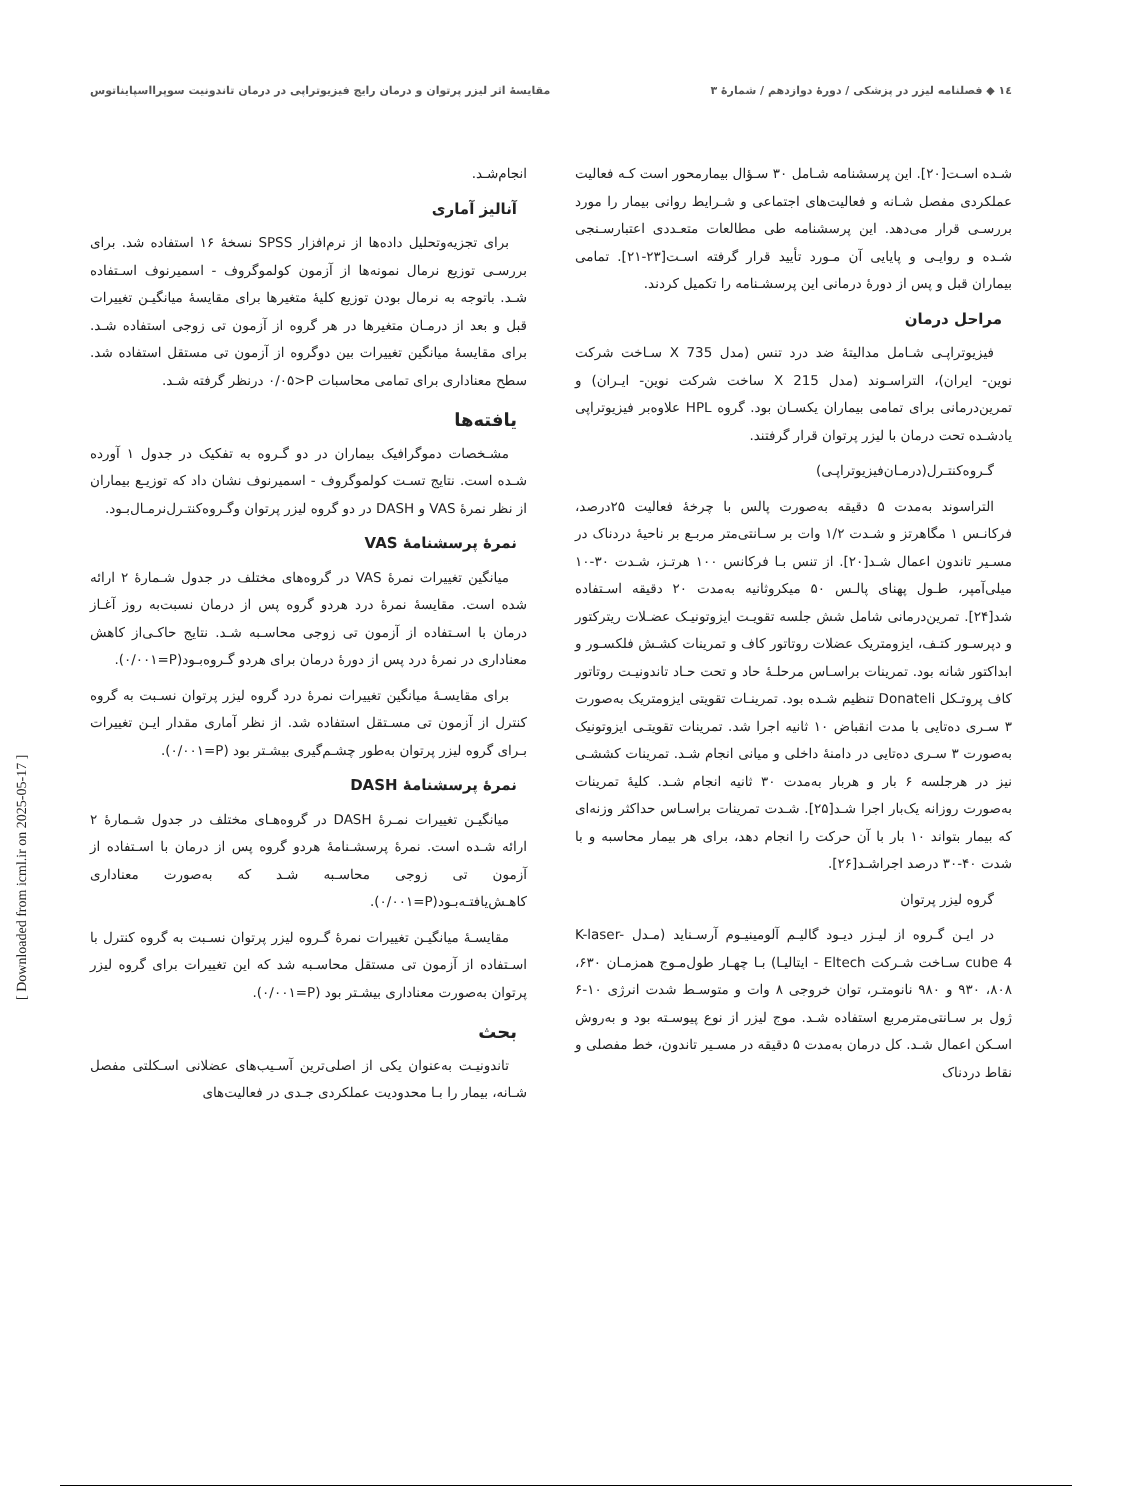١٤ ◆ فصلنامه لیزر در پزشکی / دورهٔ دوازدهم / شمارهٔ ٣ مقایسهٔ اثر لیزر پرتوان و درمان رایج فیزیوتراپی در درمان تاندونیت سوپرااسپایناتوس
شـده اسـت[٢٠]. این پرسشنامه شـامل ٣٠ سـؤال بیمارمحور است کـه فعالیت عملکردی مفصل شـانه و فعالیت‌های اجتماعی و شـرایط روانی بیمار را مورد بررسـی قرار می‌دهد. این پرسشنامه طی مطالعات متعـددی اعتبارسـنجی شـده و روایـی و پایایی آن مـورد تأیید قرار گرفته اسـت[٢٣-٢١]. تمامی بیماران قبل و پس از دورهٔ درمانی این پرسشـنامه را تکمیل کردند.
مراحل درمان
فیزیوتراپـی شـامل مدالیتهٔ ضد درد تنس (مدل 735 X سـاخت شرکت نوین- ایران)، التراسـوند (مدل 215 X ساخت شرکت نوین- ایـران) و تمرین‌درمانی برای تمامی بیماران یکسـان بود. گروه HPL علاوه‌بر فیزیوتراپی یادشـده تحت درمان با لیزر پرتوان قرار گرفتند.
گـروه‌کنتـرل(درمـان‌فیزیوتراپـی)
التراسوند به‌مدت ۵ دقیقه به‌صورت پالس با چرخهٔ فعالیت ٢۵درصد، فرکانـس ١ مگاهرتز و شـدت ١/٢ وات بر سـانتی‌متر مربـع بر ناحیهٔ دردناک در مسـیر تاندون اعمال شـد[٢٠]. از تنس بـا فرکانس ١٠٠ هرتـز، شـدت ٣٠-١٠ میلی‌آمپر، طـول پهنای پالـس ۵٠ میکروثانیه به‌مدت ٢٠ دقیقه اسـتفاده شد[٢۴]. تمرین‌درمانی شامل شش جلسه تقویـت ایزوتونیـک عضـلات ریترکتور و دپرسـور کتـف، ایزومتریک عضلات روتاتور کاف و تمرینات کشـش فلکسـور و ابداکتور شانه بود. تمرینات براسـاس مرحلـهٔ حاد و تحت حـاد تاندونیـت روتاتور کاف پروتـکل Donateli تنظیم شـده بود. تمرینـات تقویتی ایزومتریک به‌صورت ٣ سـری ده‌تایی با مدت انقباض ١٠ ثانیه اجرا شد. تمرینات تقویتـی ایزوتونیک به‌صورت ٣ سـری ده‌تایی در دامنهٔ داخلی و میانی انجام شـد. تمرینات کششـی نیز در هرجلسه ۶ بار و هربار به‌مدت ٣٠ ثانیه انجام شـد. کلیهٔ تمرینات به‌صورت روزانه یک‌بار اجرا شـد[٢۵]. شـدت تمرینات براسـاس حداکثر وزنه‌ای که بیمار بتواند ١٠ بار با آن حرکت را انجام دهد، برای هر بیمار محاسبه و با شدت ۴٠-٣٠ درصد اجراشـد[٢۶].
گروه لیزر پرتوان
در ایـن گـروه از لیـزر دیـود گالیـم آلومینیـوم آرسـناید (مـدل K-laser- cube 4 سـاخت شـرکت Eltech - ایتالیـا) بـا چهـار طول‌مـوج همزمـان ۶٣٠، ٨٠٨، ٩٣٠ و ٩٨٠ نانومتـر، توان خروجی ٨ وات و متوسـط شدت انرژی ١٠-۶ ژول بر سـانتی‌مترمربع استفاده شـد. موج لیزر از نوع پیوسـته بود و به‌روش اسـکن اعمال شـد. کل درمان به‌مدت ۵ دقیقه در مسـیر تاندون، خط مفصلی و نقاط دردناک
انجام‌شـد.
آنالیز آماری
برای تجزیه‌وتحلیل داده‌ها از نرم‌افزار SPSS نسخهٔ ١۶ استفاده شد. برای بررسـی توزیع نرمال نمونه‌ها از آزمون کولموگروف - اسمیرنوف اسـتفاده شـد. باتوجه به نرمال بودن توزیع کلیهٔ متغیرها برای مقایسهٔ میانگیـن تغییرات قبل و بعد از درمـان متغیرها در هر گروه از آزمون تی زوجی استفاده شـد. برای مقایسهٔ میانگین تغییرات بین دوگروه از آزمون تی مستقل استفاده شد. سطح معناداری برای تمامی محاسبات P<٠/٠۵ درنظر گرفته شـد.
یافته‌ها
مشـخصات دموگرافیک بیماران در دو گـروه به تفکیک در جدول ١ آورده شـده است. نتایج تسـت کولموگروف - اسمیرنوف نشان داد که توزیـع بیماران از نظر نمرهٔ VAS و DASH در دو گروه لیزر پرتوان وگـروه‌کنتـرل‌نرمـال‌بـود.
نمرهٔ پرسشنامهٔ VAS
میانگین تغییرات نمرهٔ VAS در گروه‌های مختلف در جدول شـمارهٔ ٢ ارائه شده است. مقایسهٔ نمرهٔ درد هردو گروه پس از درمان نسبت‌به روز آغـاز درمان با اسـتفاده از آزمون تی زوجی محاسـبه شـد. نتایج حاکـی‌از کاهش معناداری در نمرهٔ درد پس از دورهٔ درمان برای هردو گـروه‌بـود(P=٠/٠٠١).
برای مقایسـهٔ میانگین تغییرات نمرهٔ درد گروه لیزر پرتوان نسـبت به گروه کنترل از آزمون تی مسـتقل استفاده شد. از نظر آماری مقدار ایـن تغییرات بـرای گروه لیزر پرتوان به‌طور چشـم‌گیری بیشـتر بود (P=٠/٠٠١).
نمرهٔ پرسشنامهٔ DASH
میانگیـن تغییرات نمـرهٔ DASH در گروه‌هـای مختلف در جدول شـمارهٔ ٢ ارائه شـده است. نمرهٔ پرسشـنامهٔ هردو گروه پس از درمان با اسـتفاده از آزمون تی زوجی محاسـبه شـد که به‌صورت معناداری کاهـش‌یافتـه‌بـود(P=٠/٠٠١).
مقایسـهٔ میانگیـن تغییرات نمرهٔ گـروه لیزر پرتوان نسـبت به گروه کنترل با اسـتفاده از آزمون تی مستقل محاسـبه شد که این تغییرات برای گروه لیزر پرتوان به‌صورت معناداری بیشـتر بود (P=٠/٠٠١).
بحث
تاندونیـت به‌عنوان یکی از اصلی‌ترین آسـیب‌های عضلانی اسـکلتی مفصل شـانه، بیمار را بـا محدودیت عملکردی جـدی در فعالیت‌های
[ Downloaded from icml.ir on 2025-05-17 ]